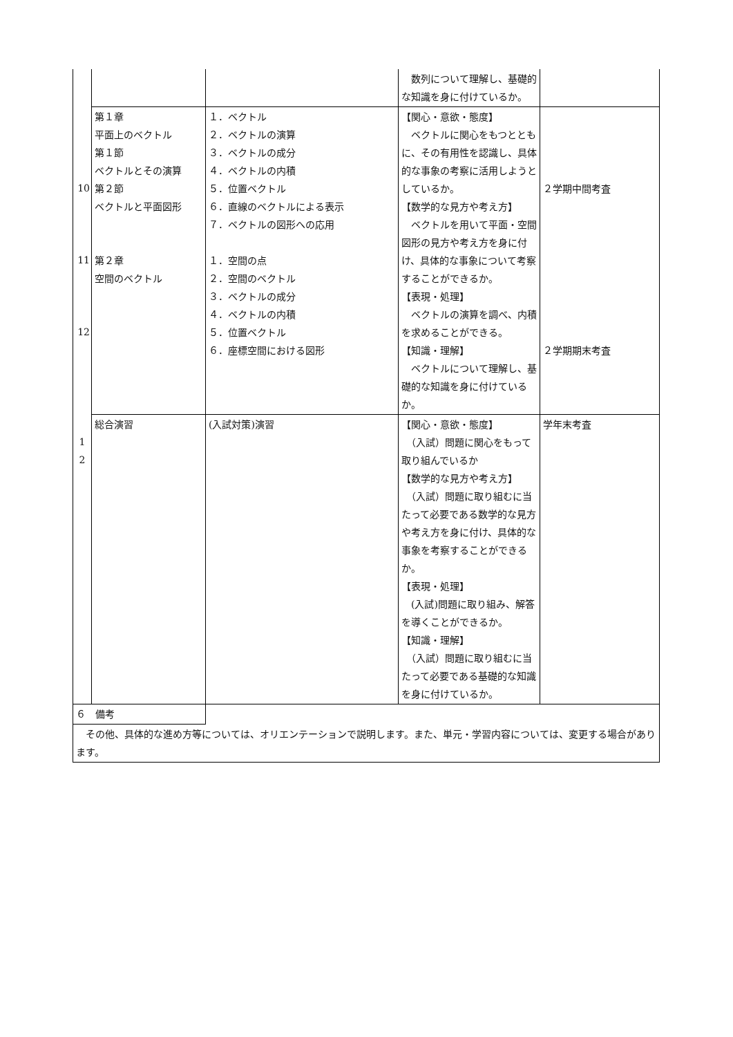| | | | 数列について理解し、基礎的な知識を身に付けているか。 | |
| 10 11 12 | 第１章 平面上のベクトル 第１節 ベクトルとその演算 第２節 ベクトルと平面図形 第２章 空間のベクトル | １．ベクトル ２．ベクトルの演算 ３．ベクトルの成分 ４．ベクトルの内積 ５．位置ベクトル ６．直線のベクトルによる表示 ７．ベクトルの図形への応用 １．空間の点 ２．空間のベクトル ３．ベクトルの成分 ４．ベクトルの内積 ５．位置ベクトル ６．座標空間における図形 | 【関心・意欲・態度】 ベクトルに関心をもつとともに、その有用性を認識し、具体的な事象の考察に活用しようとしているか。 【数学的な見方や考え方】 ベクトルを用いて平面・空間図形の見方や考え方を身に付け、具体的な事象について考察することができるか。 【表現・処理】 ベクトルの演算を調べ、内積を求めることができる。 【知識・理解】 ベクトルについて理解し、基礎的な知識を身に付けているか。 | ２学期中間考査 ２学期期末考査 |
| 1 2 | 総合演習 | (入試対策)演習 | 【関心・意欲・態度】 （入試）問題に関心をもって取り組んでいるか 【数学的な見方や考え方】 （入試）問題に取り組むに当たって必要である数学的な見方や考え方を身に付け、具体的な事象を考察することができるか。 【表現・処理】 (入試)問題に取り組み、解答を導くことができるか。 【知識・理解】 （入試）問題に取り組むに当たって必要である基礎的な知識を身に付けているか。 | 学年末考査 |
| ６ 備考 | | | | |
| その他、具体的な進め方等については、オリエンテーションで説明します。また、単元・学習内容については、変更する場合があります。 | | | | |